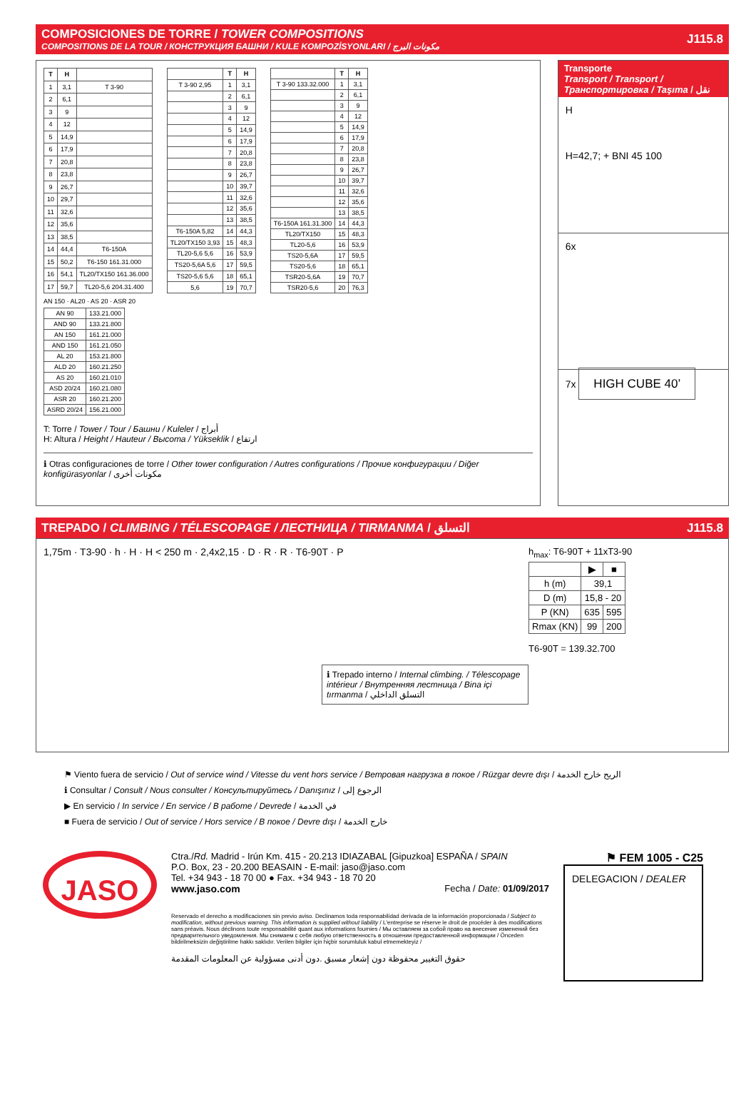COMPOSICIONES DE TORRE / TOWER COMPOSITIONS
COMPOSITIONS DE LA TOUR / КОНСТРУКЦИЯ БАШНИ / KULE KOMPOZİSYONLARI / مكونات البرج
J115.8
| T | H | |
| --- | --- | --- |
| 1 | 3,1 | T 3-90 |
| 2 | 6,1 | |
| 3 | 9 | |
| 4 | 12 | |
| 5 | 14,9 | |
| 6 | 17,9 | |
| 7 | 20,8 | |
| 8 | 23,8 | |
| 9 | 26,7 | |
| 10 | 29,7 | |
| 11 | 32,6 | |
| 12 | 35,6 | |
| 13 | 38,5 | |
| 14 | 44,4 | T6-150A |
| 15 | 50,2 | T6-150 161.31.000 |
| 16 | 54,1 | TL20/TX150 161.36.000 |
| 17 | 59,7 | TL20-5,6 204.31.400 |
| | T | H |
| --- | --- | --- |
| T 3-90 2,95 | 1 | 3,1 |
| | 2 | 6,1 |
| | 3 | 9 |
| | 4 | 12 |
| | 5 | 14,9 |
| | 6 | 17,9 |
| | 7 | 20,8 |
| | 8 | 23,8 |
| | 9 | 26,7 |
| | 10 | 39,7 |
| | 11 | 32,6 |
| | 12 | 35,6 |
| | 13 | 38,5 |
| T6-150A 5,82 | 14 | 44,3 |
| TL20/TX150 3,93 | 15 | 48,3 |
| TL20-5,6 5,6 | 16 | 53,9 |
| TS20-5,6A 5,6 | 17 | 59,5 |
| TS20-5,6 5,6 | 18 | 65,1 |
| 5,6 | 19 | 70,7 |
| | T | H |
| --- | --- | --- |
| T 3-90 133.32.000 | 1 | 3,1 |
| | 2 | 6,1 |
| | 3 | 9 |
| | 4 | 12 |
| | 5 | 14,9 |
| | 6 | 17,9 |
| | 7 | 20,8 |
| | 8 | 23,8 |
| | 9 | 26,7 |
| | 10 | 39,7 |
| | 11 | 32,6 |
| | 12 | 35,6 |
| | 13 | 38,5 |
| T6-150A 161.31.300 | 14 | 44,3 |
| TL20/TX150 | 15 | 48,3 |
| TL20-5,6 | 16 | 53,9 |
| TS20-5,6A | 17 | 59,5 |
| TS20-5,6 | 18 | 65,1 |
| TSR20-5,6A | 19 | 70,7 |
| TSR20-5,6 | 20 | 76,3 |
AN 150 · AL20 · AS 20 · ASR 20
| AN 90 | 133.21.000 |
| AND 90 | 133.21.800 |
| AN 150 | 161.21.000 |
| AND 150 | 161.21.050 |
| AL 20 | 153.21.800 |
| ALD 20 | 160.21.250 |
| AS 20 | 160.21.010 |
| ASD 20/24 | 160.21.080 |
| ASR 20 | 160.21.200 |
| ASRD 20/24 | 156.21.000 |
T: Torre / Tower / Tour / Башни / Kuleler / أبراج
H: Altura / Height / Hauteur / Высота / Yükseklik / ارتفاع
ℹ Otras configuraciones de torre / Other tower configuration / Autres configurations / Прочие конфигурации / Diğer konfigürasyonlar / مكونات أخرى
Transporte
Transport / Transport / Транспортировка / Taşıma / نقل
H
H=42,7; + BNI 45 100
6x
7x HIGH CUBE 40’
TREPADO / CLIMBING / TÉLESCOPAGE / ЛЕСТНИЦА / TIRMANMA / التسلق J115.8
1,75m · T3-90 · h · H · H < 250 m · 2,4x2,15 · D · R · R · T6-90T · P
ℹ Trepado interno / Internal climbing. / Télescopage intérieur / Внутренняя лестница / Bina içi tırmanma / التسلق الداخلي
h<sub>max</sub>: T6-90T + 11xT3-90
| | ▶ | ■ |
| --- | --- | --- |
| h (m) | 39,1 | |
| D (m) | 15,8 - 20 | |
| P (KN) | 635 | 595 |
| Rmax (KN) | 99 | 200 |
T6-90T = 139.32.700
⚑ Viento fuera de servicio / Out of service wind / Vitesse du vent hors service / Ветровая нагрузка в покое / Rüzgar devre dışı / الريح خارج الخدمة
ℹ Consultar / Consult / Nous consulter / Консультируйтесь / Danışınız / الرجوع إلى
▶ En servicio / In service / En service / В работе / Devrede / في الخدمة
■ Fuera de servicio / Out of service / Hors service / В покое / Devre dışı / خارج الخدمة
JASO
Ctra./Rd. Madrid - Irún Km. 415 - 20.213 IDIAZABAL [Gipuzkoa] ESPAÑA / SPAIN
P.O. Box, 23 - 20.200 BEASAIN - E-mail: jaso@jaso.com
Tel. +34 943 - 18 70 00 ● Fax. +34 943 - 18 70 20
www.jaso.com Fecha / Date: 01/09/2017
Reservado el derecho a modificaciones sin previo aviso. Declinamos toda responsabilidad derivada de la información proporcionada / Subject to modification, without previous warning. This information is supplied without liability / L'entreprise se réserve le droit de procéder à des modifications sans préavis. Nous déclinons toute responsabilité quant aux informations fournies / Мы оставляем за собой право на внесение изменений без предварительного уведомления. Мы снимаем с себя любую ответственность в отношении предоставленной информации / Önceden bildirilmeksizin değiştirilme hakkı saklıdır. Verilen bilgiler için hiçbir sorumluluk kabul etmemekteyiz /
حقوق التغيير محفوظة دون إشعار مسبق .دون أدنى مسؤولية عن المعلومات المقدمة
⚑ FEM 1005 - C25
DELEGACION / DEALER